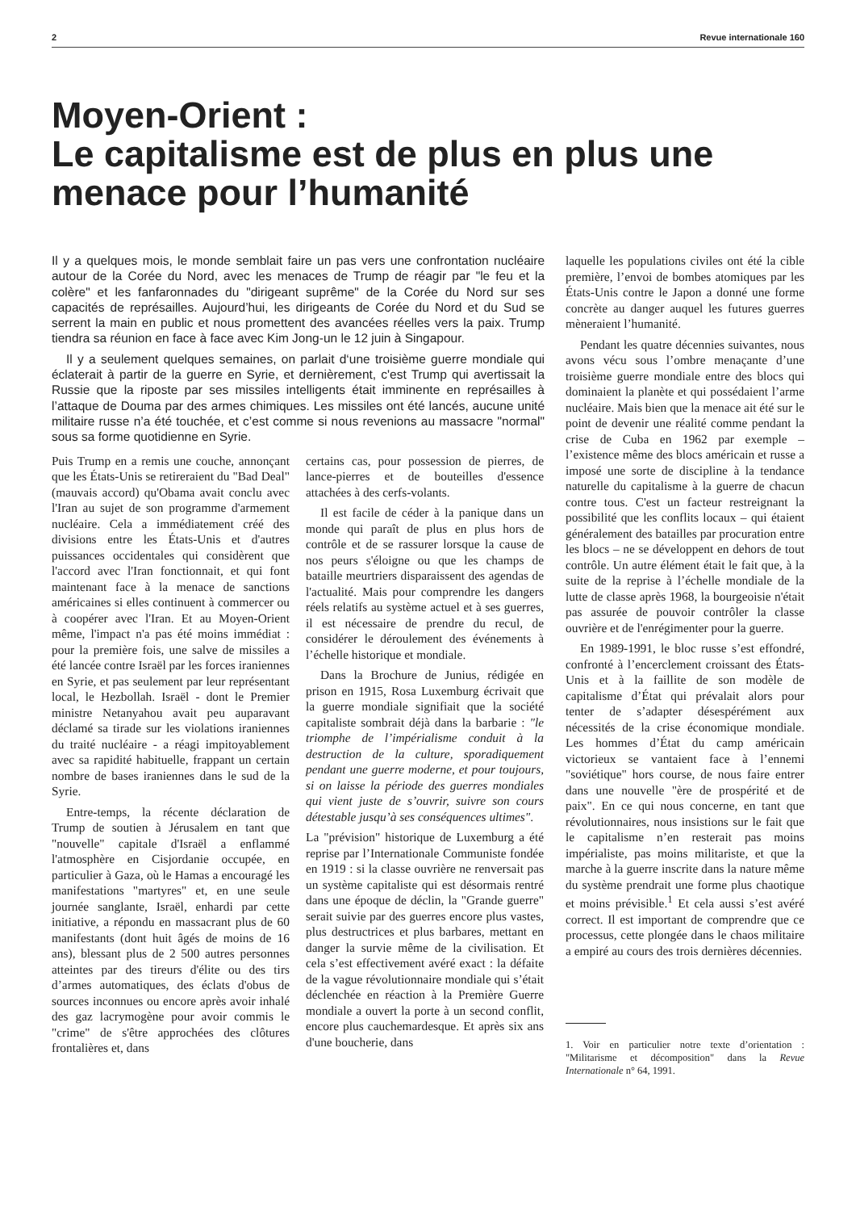2 Revue internationale 160
Moyen-Orient :
Le capitalisme est de plus en plus une menace pour l’humanité
Il y a quelques mois, le monde semblait faire un pas vers une confrontation nucléaire autour de la Corée du Nord, avec les menaces de Trump de réagir par "le feu et la colère" et les fanfaronnades du "dirigeant suprême" de la Corée du Nord sur ses capacités de représailles. Aujourd’hui, les dirigeants de Corée du Nord et du Sud se serrent la main en public et nous promettent des avancées réelles vers la paix. Trump tiendra sa réunion en face à face avec Kim Jong-un le 12 juin à Singapour.
Il y a seulement quelques semaines, on parlait d‘une troisième guerre mondiale qui éclaterait à partir de la guerre en Syrie, et dernièrement, c'est Trump qui avertissait la Russie que la riposte par ses missiles intelligents était imminente en représailles à l’attaque de Douma par des armes chimiques. Les missiles ont été lancés, aucune unité militaire russe n’a été touchée, et c’est comme si nous revenions au massacre "normal" sous sa forme quotidienne en Syrie.
Puis Trump en a remis une couche, annonçant que les États-Unis se retireraient du "Bad Deal" (mauvais accord) qu'Obama avait conclu avec l'Iran au sujet de son programme d'armement nucléaire. Cela a immédiatement créé des divisions entre les États-Unis et d'autres puissances occidentales qui considèrent que l'accord avec l'Iran fonctionnait, et qui font maintenant face à la menace de sanctions américaines si elles continuent à commercer ou à coopérer avec l'Iran. Et au Moyen-Orient même, l'impact n'a pas été moins immédiat : pour la première fois, une salve de missiles a été lancée contre Israël par les forces iraniennes en Syrie, et pas seulement par leur représentant local, le Hezbollah. Israël - dont le Premier ministre Netanyahou avait peu auparavant déclamé sa tirade sur les violations iraniennes du traité nucléaire - a réagi impitoyablement avec sa rapidité habituelle, frappant un certain nombre de bases iraniennes dans le sud de la Syrie.
Entre-temps, la récente déclaration de Trump de soutien à Jérusalem en tant que "nouvelle" capitale d'Israël a enflammé l'atmosphère en Cisjordanie occupée, en particulier à Gaza, où le Hamas a encouragé les manifestations "martyres" et, en une seule journée sanglante, Israël, enhardi par cette initiative, a répondu en massacrant plus de 60 manifestants (dont huit âgés de moins de 16 ans), blessant plus de 2 500 autres personnes atteintes par des tireurs d'élite ou des tirs d’armes automatiques, des éclats d'obus de sources inconnues ou encore après avoir inhalé des gaz lacrymogène pour avoir commis le "crime" de s'être approchées des clôtures frontalières et, dans
certains cas, pour possession de pierres, de lance-pierres et de bouteilles d'essence attachées à des cerfs-volants.
Il est facile de céder à la panique dans un monde qui paraît de plus en plus hors de contrôle et de se rassurer lorsque la cause de nos peurs s'éloigne ou que les champs de bataille meurtriers disparaissent des agendas de l'actualité. Mais pour comprendre les dangers réels relatifs au système actuel et à ses guerres, il est nécessaire de prendre du recul, de considérer le déroulement des événements à l’échelle historique et mondiale.
Dans la Brochure de Junius, rédigée en prison en 1915, Rosa Luxemburg écrivait que la guerre mondiale signifiait que la société capitaliste sombrait déjà dans la barbarie : "le triomphe de l’impérialisme conduit à la destruction de la culture, sporadiquement pendant une guerre moderne, et pour toujours, si on laisse la période des guerres mondiales qui vient juste de s’ouvrir, suivre son cours détestable jusqu’à ses conséquences ultimes".
La "prévision" historique de Luxemburg a été reprise par l’Internationale Communiste fondée en 1919 : si la classe ouvrière ne renversait pas un système capitaliste qui est désormais rentré dans une époque de déclin, la "Grande guerre" serait suivie par des guerres encore plus vastes, plus destructrices et plus barbares, mettant en danger la survie même de la civilisation. Et cela s’est effectivement avéré exact : la défaite de la vague révolutionnaire mondiale qui s’était déclenchée en réaction à la Première Guerre mondiale a ouvert la porte à un second conflit, encore plus cauchemardesque. Et après six ans d'une boucherie, dans
laquelle les populations civiles ont été la cible première, l’envoi de bombes atomiques par les États-Unis contre le Japon a donné une forme concrète au danger auquel les futures guerres mèneraient l’humanité.
Pendant les quatre décennies suivantes, nous avons vécu sous l’ombre menaçante d’une troisième guerre mondiale entre des blocs qui dominaient la planète et qui possédaient l’arme nucléaire. Mais bien que la menace ait été sur le point de devenir une réalité comme pendant la crise de Cuba en 1962 par exemple – l’existence même des blocs américain et russe a imposé une sorte de discipline à la tendance naturelle du capitalisme à la guerre de chacun contre tous. C'est un facteur restreignant la possibilité que les conflits locaux – qui étaient généralement des batailles par procuration entre les blocs – ne se développent en dehors de tout contrôle. Un autre élément était le fait que, à la suite de la reprise à l’échelle mondiale de la lutte de classe après 1968, la bourgeoisie n'était pas assurée de pouvoir contrôler la classe ouvrière et de l'enrégimenter pour la guerre.
En 1989-1991, le bloc russe s’est effondré, confronté à l’encerclement croissant des États-Unis et à la faillite de son modèle de capitalisme d’État qui prévalait alors pour tenter de s’adapter désespérément aux nécessités de la crise économique mondiale. Les hommes d’État du camp américain victorieux se vantaient face à l’ennemi "soviétique" hors course, de nous faire entrer dans une nouvelle "ère de prospérité et de paix". En ce qui nous concerne, en tant que révolutionnaires, nous insistions sur le fait que le capitalisme n’en resterait pas moins impérialiste, pas moins militariste, et que la marche à la guerre inscrite dans la nature même du système prendrait une forme plus chaotique et moins prévisible.<sup>1</sup> Et cela aussi s’est avéré correct. Il est important de comprendre que ce processus, cette plongée dans le chaos militaire a empiré au cours des trois dernières décennies.
1. Voir en particulier notre texte d’orientation : "Militarisme et décomposition" dans la Revue Internationale n° 64, 1991.